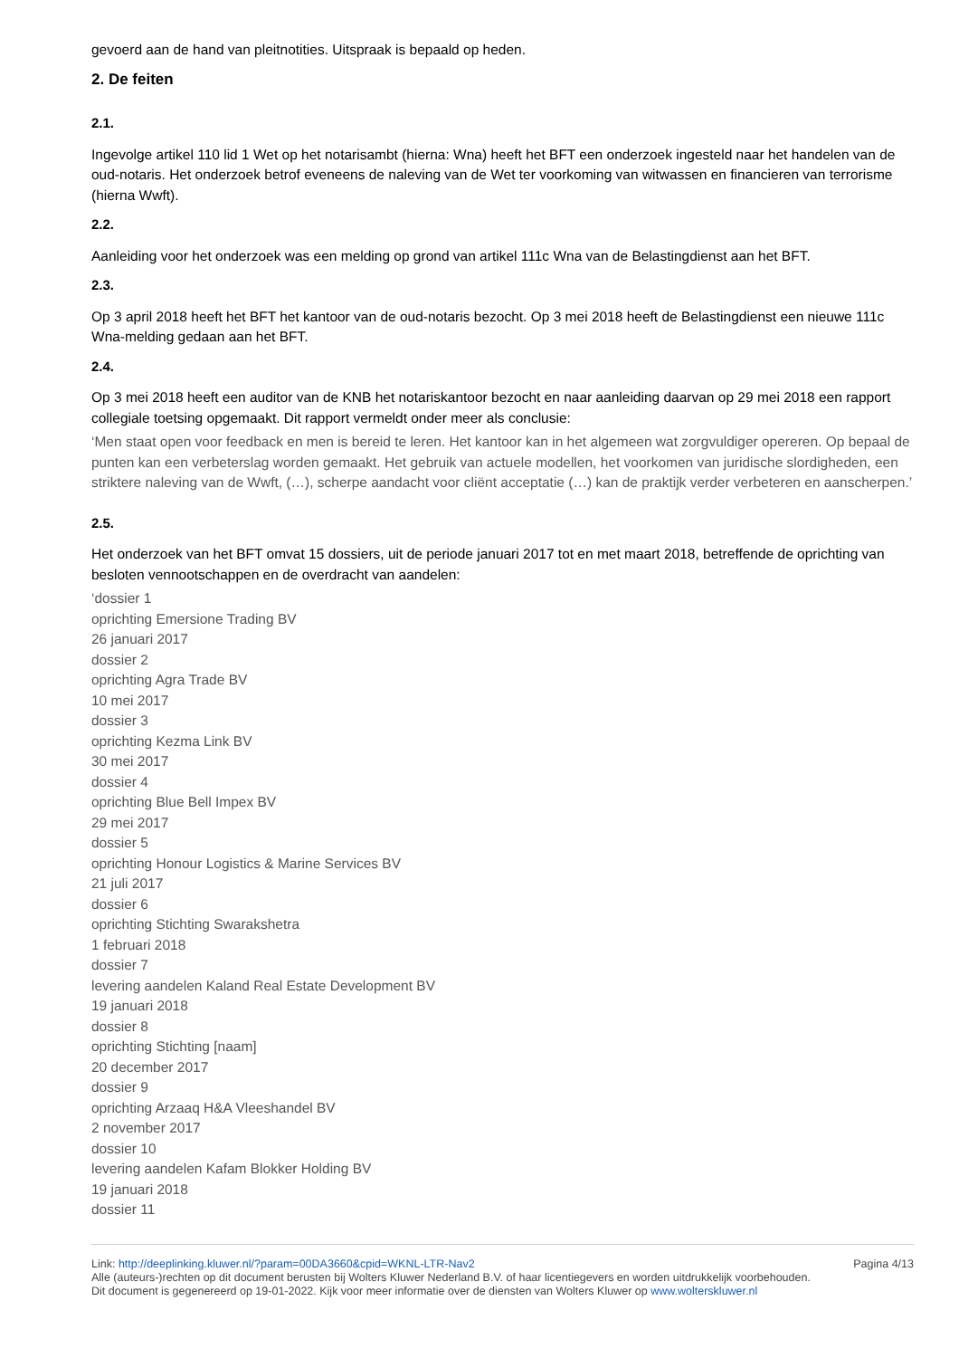gevoerd aan de hand van pleitnotities. Uitspraak is bepaald op heden.
2. De feiten
2.1.
Ingevolge artikel 110 lid 1 Wet op het notarisambt (hierna: Wna) heeft het BFT een onderzoek ingesteld naar het handelen van de oud-notaris. Het onderzoek betrof eveneens de naleving van de Wet ter voorkoming van witwassen en financieren van terrorisme (hierna Wwft).
2.2.
Aanleiding voor het onderzoek was een melding op grond van artikel 111c Wna van de Belastingdienst aan het BFT.
2.3.
Op 3 april 2018 heeft het BFT het kantoor van de oud-notaris bezocht. Op 3 mei 2018 heeft de Belastingdienst een nieuwe 111c Wna-melding gedaan aan het BFT.
2.4.
Op 3 mei 2018 heeft een auditor van de KNB het notariskantoor bezocht en naar aanleiding daarvan op 29 mei 2018 een rapport collegiale toetsing opgemaakt. Dit rapport vermeldt onder meer als conclusie:
‘Men staat open voor feedback en men is bereid te leren. Het kantoor kan in het algemeen wat zorgvuldiger opereren. Op bepaal de punten kan een verbeterslag worden gemaakt. Het gebruik van actuele modellen, het voorkomen van juridische slordigheden, een striktere naleving van de Wwft, (…), scherpe aandacht voor cliënt acceptatie (…) kan de praktijk verder verbeteren en aanscherpen.’
2.5.
Het onderzoek van het BFT omvat 15 dossiers, uit de periode januari 2017 tot en met maart 2018, betreffende de oprichting van besloten vennootschappen en de overdracht van aandelen:
‘dossier 1
oprichting Emersione Trading BV
26 januari 2017
dossier 2
oprichting Agra Trade BV
10 mei 2017
dossier 3
oprichting Kezma Link BV
30 mei 2017
dossier 4
oprichting Blue Bell Impex BV
29 mei 2017
dossier 5
oprichting Honour Logistics & Marine Services BV
21 juli 2017
dossier 6
oprichting Stichting Swarakshetra
1 februari 2018
dossier 7
levering aandelen Kaland Real Estate Development BV
19 januari 2018
dossier 8
oprichting Stichting [naam]
20 december 2017
dossier 9
oprichting Arzaaq H&A Vleeshandel BV
2 november 2017
dossier 10
levering aandelen Kafam Blokker Holding BV
19 januari 2018
dossier 11
Link: http://deeplinking.kluwer.nl/?param=00DA3660&cpid=WKNL-LTR-Nav2
Alle (auteurs-)rechten op dit document berusten bij Wolters Kluwer Nederland B.V. of haar licentiegevers en worden uitdrukkelijk voorbehouden. Dit document is gegenereerd op 19-01-2022. Kijk voor meer informatie over de diensten van Wolters Kluwer op www.wolterskluwer.nl
Pagina 4/13